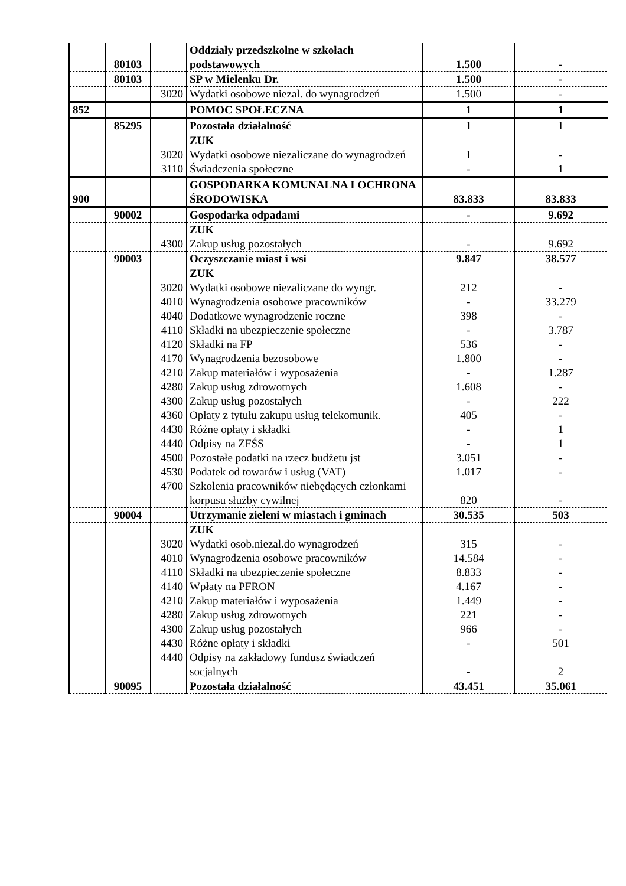| | 80103 | | Oddziały przedszkolne w szkołach podstawowych | 1.500 | - |
| | 80103 | | SP w Mielenku Dr. | 1.500 | - |
| | | 3020 | Wydatki osobowe niezal. do wynagrodzeń | 1.500 | - |
| 852 | | | POMOC SPOŁECZNA | 1 | 1 |
| | 85295 | | Pozostała działalność | 1 | 1 |
| | | 3020 | ZUK Wydatki osobowe niezaliczane do wynagrodzeń | 1 | - |
| | | 3110 | Świadczenia społeczne | - | 1 |
| 900 | | | GOSPODARKA KOMUNALNA I OCHRONA ŚRODOWISKA | 83.833 | 83.833 |
| | 90002 | | Gospodarka odpadami | - | 9.692 |
| | | 4300 | ZUK Zakup usług pozostałych | - | 9.692 |
| | 90003 | | Oczyszczanie miast i wsi | 9.847 | 38.577 |
| | | | ZUK | | |
| | | 3020 | Wydatki osobowe niezaliczane do wyngr. | 212 | - |
| | | 4010 | Wynagrodzenia osobowe pracowników | - | 33.279 |
| | | 4040 | Dodatkowe wynagrodzenie roczne | 398 | - |
| | | 4110 | Składki na ubezpieczenie społeczne | - | 3.787 |
| | | 4120 | Składki na FP | 536 | - |
| | | 4170 | Wynagrodzenia bezosobowe | 1.800 | - |
| | | 4210 | Zakup materiałów i wyposażenia | - | 1.287 |
| | | 4280 | Zakup usług zdrowotnych | 1.608 | - |
| | | 4300 | Zakup usług pozostałych | - | 222 |
| | | 4360 | Opłaty z tytułu zakupu usług telekomunik. | 405 | - |
| | | 4430 | Różne opłaty i składki | - | 1 |
| | | 4440 | Odpisy na ZFŚS | - | 1 |
| | | 4500 | Pozostałe podatki na rzecz budżetu jst | 3.051 | - |
| | | 4530 | Podatek od towarów i usług (VAT) | 1.017 | - |
| | | 4700 | Szkolenia pracowników niebędących członkami korpusu służby cywilnej | 820 | - |
| | 90004 | | Utrzymanie zieleni w miastach i gminach | 30.535 | 503 |
| | | | ZUK | | |
| | | 3020 | Wydatki osob.niezal.do wynagrodzeń | 315 | - |
| | | 4010 | Wynagrodzenia osobowe pracowników | 14.584 | - |
| | | 4110 | Składki na ubezpieczenie społeczne | 8.833 | - |
| | | 4140 | Wpłaty na PFRON | 4.167 | - |
| | | 4210 | Zakup materiałów i wyposażenia | 1.449 | - |
| | | 4280 | Zakup usług zdrowotnych | 221 | - |
| | | 4300 | Zakup usług pozostałych | 966 | - |
| | | 4430 | Różne opłaty i składki | - | 501 |
| | | 4440 | Odpisy na zakładowy fundusz świadczeń socjalnych | - | 2 |
| | 90095 | | Pozostała działalność | 43.451 | 35.061 |